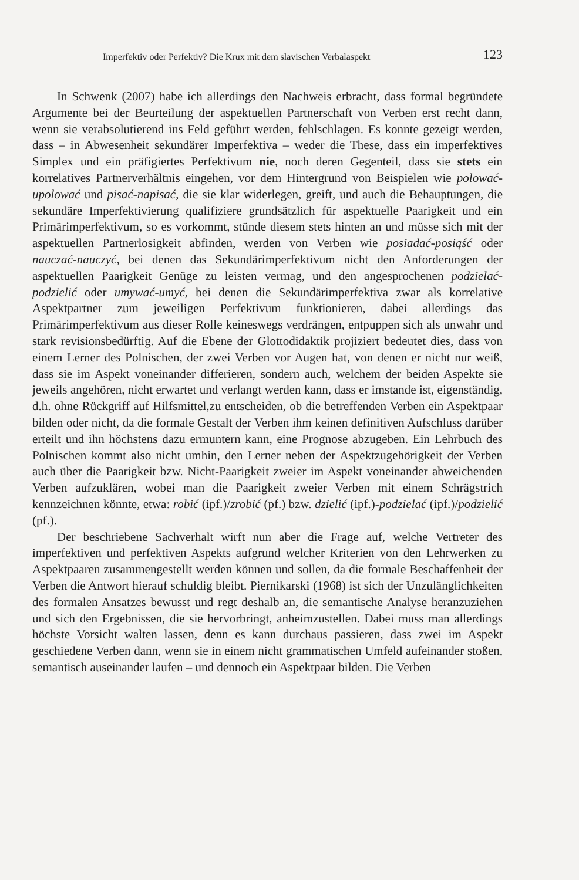Imperfektiv oder Perfektiv? Die Krux mit dem slavischen Verbalaspekt 123
In Schwenk (2007) habe ich allerdings den Nachweis erbracht, dass formal begründete Argumente bei der Beurteilung der aspektuellen Partnerschaft von Verben erst recht dann, wenn sie verabsolutierend ins Feld geführt werden, fehlschlagen. Es konnte gezeigt werden, dass – in Abwesenheit sekundärer Imperfektiva – weder die These, dass ein imperfektives Simplex und ein präfigiertes Perfektivum nie, noch deren Gegenteil, dass sie stets ein korrelatives Partnerverhältnis eingehen, vor dem Hintergrund von Beispielen wie polować-upolować und pisać-napisać, die sie klar widerlegen, greift, und auch die Behauptungen, die sekundäre Imperfektivierung qualifiziere grundsätzlich für aspektuelle Paarigkeit und ein Primärimperfektivum, so es vorkommt, stünde diesem stets hinten an und müsse sich mit der aspektuellen Partnerlosigkeit abfinden, werden von Verben wie posiadać-posiąść oder nauczać-nauczyć, bei denen das Sekundärimperfektivum nicht den Anforderungen der aspektuellen Paarigkeit Genüge zu leisten vermag, und den angesprochenen podzielać-podzielić oder umywać-umyć, bei denen die Sekundärimperfektiva zwar als korrelative Aspektpartner zum jeweiligen Perfektivum funktionieren, dabei allerdings das Primärimperfektivum aus dieser Rolle keineswegs verdrängen, entpuppen sich als unwahr und stark revisionsbedürftig. Auf die Ebene der Glottodidaktik projiziert bedeutet dies, dass von einem Lerner des Polnischen, der zwei Verben vor Augen hat, von denen er nicht nur weiß, dass sie im Aspekt voneinander differieren, sondern auch, welchem der beiden Aspekte sie jeweils angehören, nicht erwartet und verlangt werden kann, dass er imstande ist, eigenständig, d.h. ohne Rückgriff auf Hilfsmittel,zu entscheiden, ob die betreffenden Verben ein Aspektpaar bilden oder nicht, da die formale Gestalt der Verben ihm keinen definitiven Aufschluss darüber erteilt und ihn höchstens dazu ermuntern kann, eine Prognose abzugeben. Ein Lehrbuch des Polnischen kommt also nicht umhin, den Lerner neben der Aspektzugehörigkeit der Verben auch über die Paarigkeit bzw. Nicht-Paarigkeit zweier im Aspekt voneinander abweichenden Verben aufzuklären, wobei man die Paarigkeit zweier Verben mit einem Schrägstrich kennzeichnen könnte, etwa: robić (ipf.)/zrobić (pf.) bzw. dzielić (ipf.)-podzielać (ipf.)/podzielić (pf.).
Der beschriebene Sachverhalt wirft nun aber die Frage auf, welche Vertreter des imperfektiven und perfektiven Aspekts aufgrund welcher Kriterien von den Lehrwerken zu Aspektpaaren zusammengestellt werden können und sollen, da die formale Beschaffenheit der Verben die Antwort hierauf schuldig bleibt. Piernikarski (1968) ist sich der Unzulänglichkeiten des formalen Ansatzes bewusst und regt deshalb an, die semantische Analyse heranzuziehen und sich den Ergebnissen, die sie hervorbringt, anheimzustellen. Dabei muss man allerdings höchste Vorsicht walten lassen, denn es kann durchaus passieren, dass zwei im Aspekt geschiedene Verben dann, wenn sie in einem nicht grammatischen Umfeld aufeinander stoßen, semantisch auseinander laufen – und dennoch ein Aspektpaar bilden. Die Verben